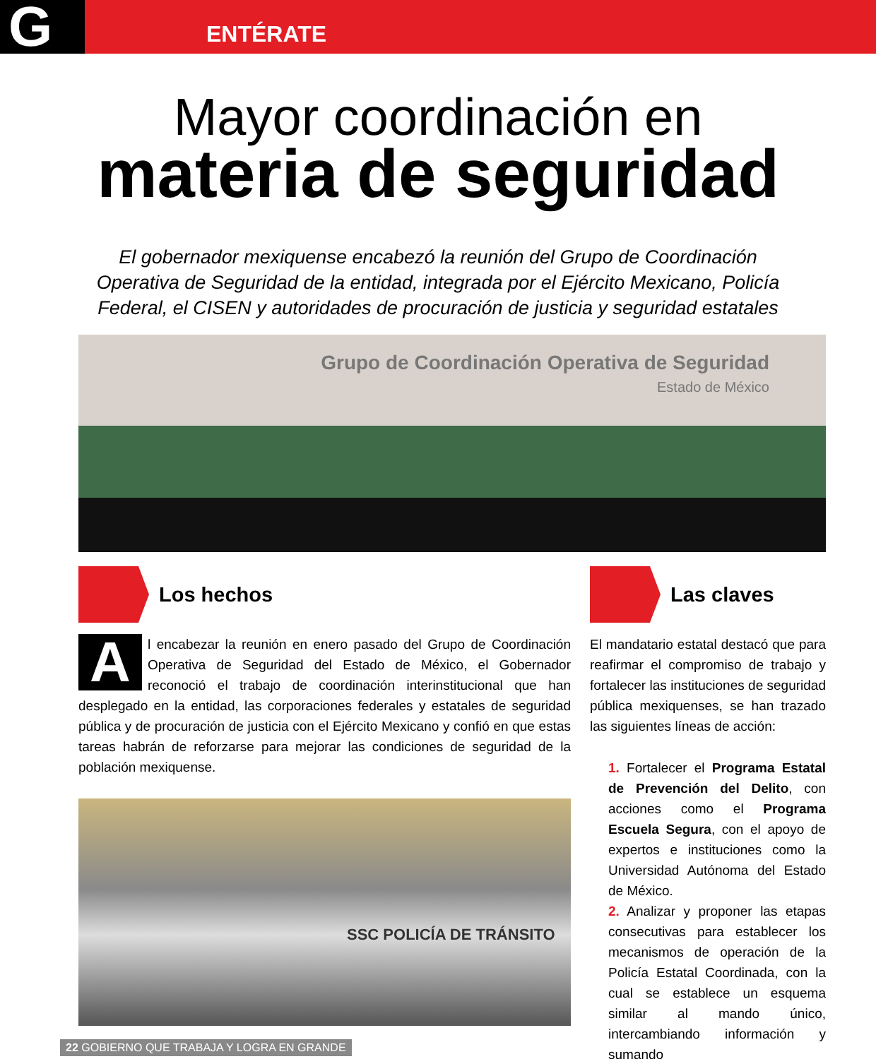G ENTÉRATE
Mayor coordinación en
materia de seguridad
El gobernador mexiquense encabezó la reunión del Grupo de Coordinación Operativa de Seguridad de la entidad, integrada por el Ejército Mexicano, Policía Federal, el CISEN y autoridades de procuración de justicia y seguridad estatales
Grupo de Coordinación Operativa de Seguridad
Estado de México
Los hechos
Al encabezar la reunión en enero pasado del Grupo de Coordinación Operativa de Seguridad del Estado de México, el Gobernador reconoció el trabajo de coordinación interinstitucional que han desplegado en la entidad, las corporaciones federales y estatales de seguridad pública y de procuración de justicia con el Ejército Mexicano y confió en que estas tareas habrán de reforzarse para mejorar las condiciones de seguridad de la población mexiquense.
SSC POLICÍA DE TRÁNSITO
Las claves
El mandatario estatal destacó que para reafirmar el compromiso de trabajo y fortalecer las instituciones de seguridad pública mexiquenses, se han trazado las siguientes líneas de acción:
1. Fortalecer el Programa Estatal de Prevención del Delito, con acciones como el Programa Escuela Segura, con el apoyo de expertos e instituciones como la Universidad Autónoma del Estado de México.
2. Analizar y proponer las etapas consecutivas para establecer los mecanismos de operación de la Policía Estatal Coordinada, con la cual se establece un esquema similar al mando único, intercambiando información y sumando
22 GOBIERNO QUE TRABAJA Y LOGRA EN GRANDE